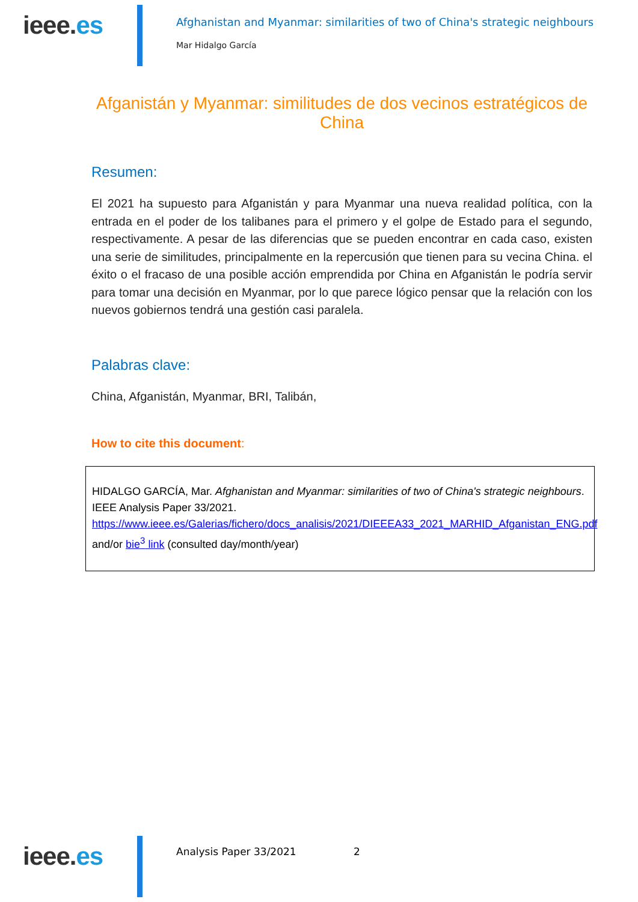ieee.es
Afghanistan and Myanmar: similarities of two of China's strategic neighbours
Mar Hidalgo García
Afganistán y Myanmar: similitudes de dos vecinos estratégicos de China
Resumen:
El 2021 ha supuesto para Afganistán y para Myanmar una nueva realidad política, con la entrada en el poder de los talibanes para el primero y el golpe de Estado para el segundo, respectivamente. A pesar de las diferencias que se pueden encontrar en cada caso, existen una serie de similitudes, principalmente en la repercusión que tienen para su vecina China. el éxito o el fracaso de una posible acción emprendida por China en Afganistán le podría servir para tomar una decisión en Myanmar, por lo que parece lógico pensar que la relación con los nuevos gobiernos tendrá una gestión casi paralela.
Palabras clave:
China, Afganistán, Myanmar, BRI, Talibán,
How to cite this document:
HIDALGO GARCÍA, Mar. Afghanistan and Myanmar: similarities of two of China's strategic neighbours. IEEE Analysis Paper 33/2021. https://www.ieee.es/Galerias/fichero/docs_analisis/2021/DIEEEA33_2021_MARHID_Afganistan_ENG.pdf and/or bie<sup>3</sup> link (consulted day/month/year)
ieee.es
Analysis Paper 33/2021 2